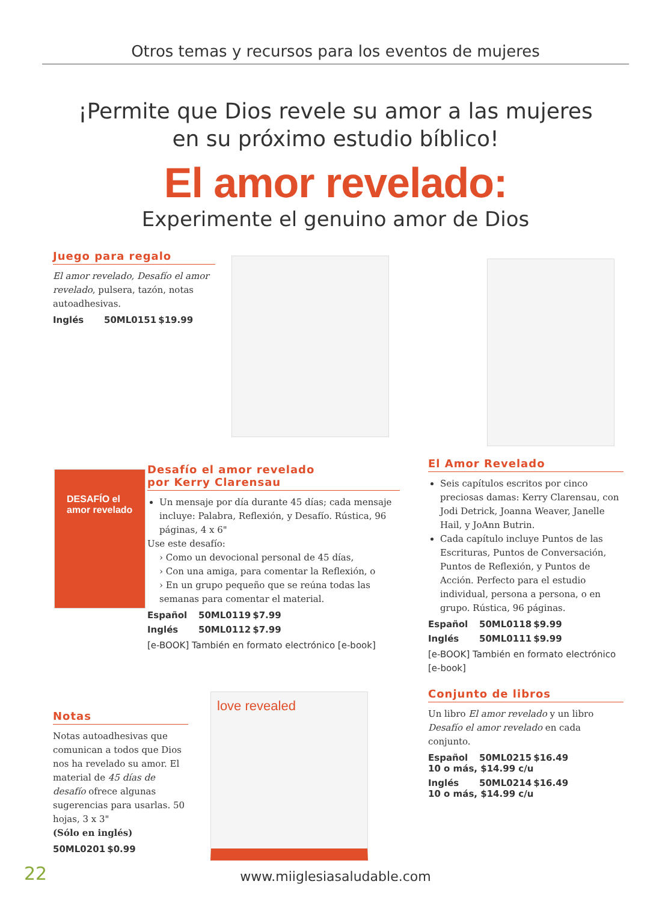Otros temas y recursos para los eventos de mujeres
¡Permite que Dios revele su amor a las mujeres
en su próximo estudio bíblico!
El amor revelado:
Experimente el genuino amor de Dios
Juego para regalo
El amor revelado, Desafío el amor revelado, pulsera, tazón, notas autoadhesivas.
Inglés 50ML0151 $19.99
DESAFÍO el amor revelado
Desafío el amor revelado
por Kerry Clarensau
Un mensaje por día durante 45 días; cada mensaje incluye: Palabra, Reflexión, y Desafío. Rústica, 96 páginas, 4 x 6"
Use este desafío:
› Como un devocional personal de 45 días,
› Con una amiga, para comentar la Reflexión, o
› En un grupo pequeño que se reúna todas las semanas para comentar el material.
Español 50ML0119 $7.99
Inglés 50ML0112 $7.99
[e-BOOK] También en formato electrónico [e-book]
El Amor Revelado
Seis capítulos escritos por cinco preciosas damas: Kerry Clarensau, con Jodi Detrick, Joanna Weaver, Janelle Hail, y JoAnn Butrin.
Cada capítulo incluye Puntos de las Escrituras, Puntos de Conversación, Puntos de Reflexión, y Puntos de Acción. Perfecto para el estudio individual, persona a persona, o en grupo. Rústica, 96 páginas.
Español 50ML0118 $9.99
Inglés 50ML0111 $9.99
[e-BOOK] También en formato electrónico [e-book]
Conjunto de libros
Un libro El amor revelado y un libro Desafío el amor revelado en cada conjunto.
Español 50ML0215 $16.49
10 o más, $14.99 c/u
Inglés 50ML0214 $16.49
10 o más, $14.99 c/u
Notas
Notas autoadhesivas que comunican a todos que Dios nos ha revelado su amor. El material de 45 días de desafío ofrece algunas sugerencias para usarlas. 50 hojas, 3 x 3"
(Sólo en inglés)
50ML0201 $0.99
love revealed
22 www.miiglesiasaludable.com